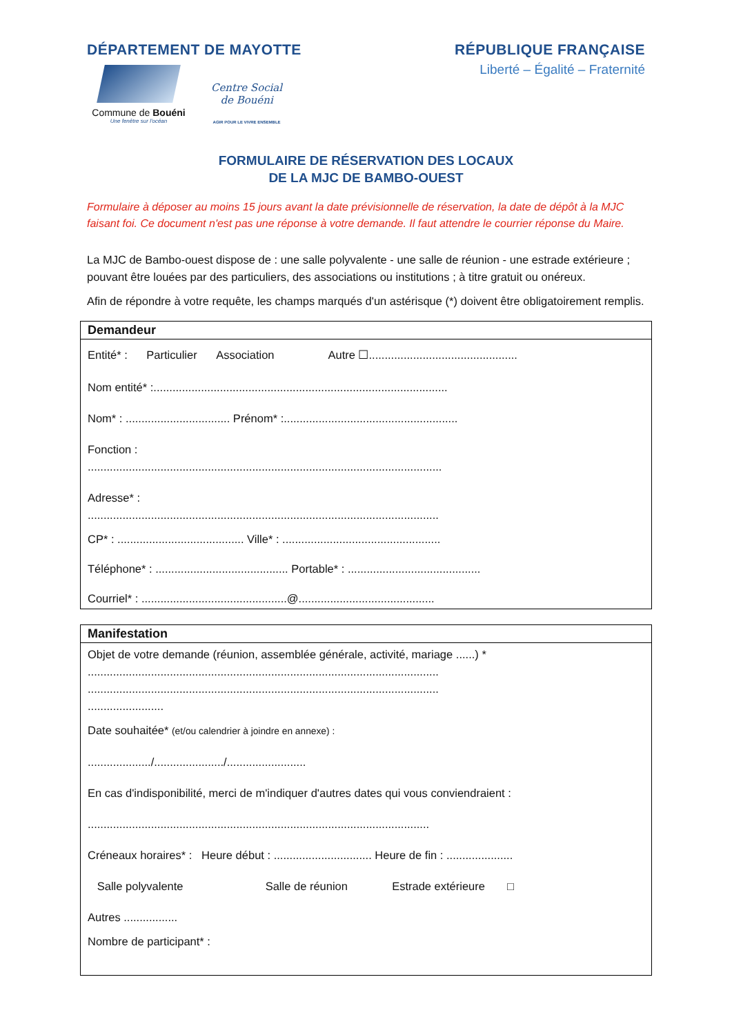DÉPARTEMENT DE MAYOTTE
Commune de Bouéni
Une fenêtre sur l'océan
Centre Social
de Bouéni
AGIR POUR LE VIVRE ENSEMBLE
RÉPUBLIQUE FRANÇAISE
Liberté – Égalité – Fraternité
FORMULAIRE DE RÉSERVATION DES LOCAUX
DE LA MJC DE BAMBO-OUEST
Formulaire à déposer au moins 15 jours avant la date prévisionnelle de réservation, la date de dépôt à la MJC faisant foi. Ce document n'est pas une réponse à votre demande. Il faut attendre le courrier réponse du Maire.
La MJC de Bambo-ouest dispose de : une salle polyvalente - une salle de réunion - une estrade extérieure ; pouvant être louées par des particuliers, des associations ou institutions ; à titre gratuit ou onéreux.
Afin de répondre à votre requête, les champs marqués d'un astérisque (*) doivent être obligatoirement remplis.
Demandeur
Entité* : Particulier Association Autre ☐...............................................
Nom entité* :.............................................................................................
Nom* : ................................. Prénom* :.......................................................
Fonction :
................................................................................................................
Adresse* :
...............................................................................................................
CP* : ........................................ Ville* : ..................................................
Téléphone* : .......................................... Portable* : ..........................................
Courriel* : ..............................................@...........................................
Manifestation
Objet de votre demande (réunion, assemblée générale, activité, mariage ......) *
...............................................................................................................
...............................................................................................................
........................
Date souhaitée* (et/ou calendrier à joindre en annexe) :
..................../....................../.........................
En cas d'indisponibilité, merci de m'indiquer d'autres dates qui vous conviendraient :
............................................................................................................
Créneaux horaires* : Heure début : ............................... Heure de fin : .....................
Salle polyvalente Salle de réunion Estrade extérieure □
Autres .................
Nombre de participant* :